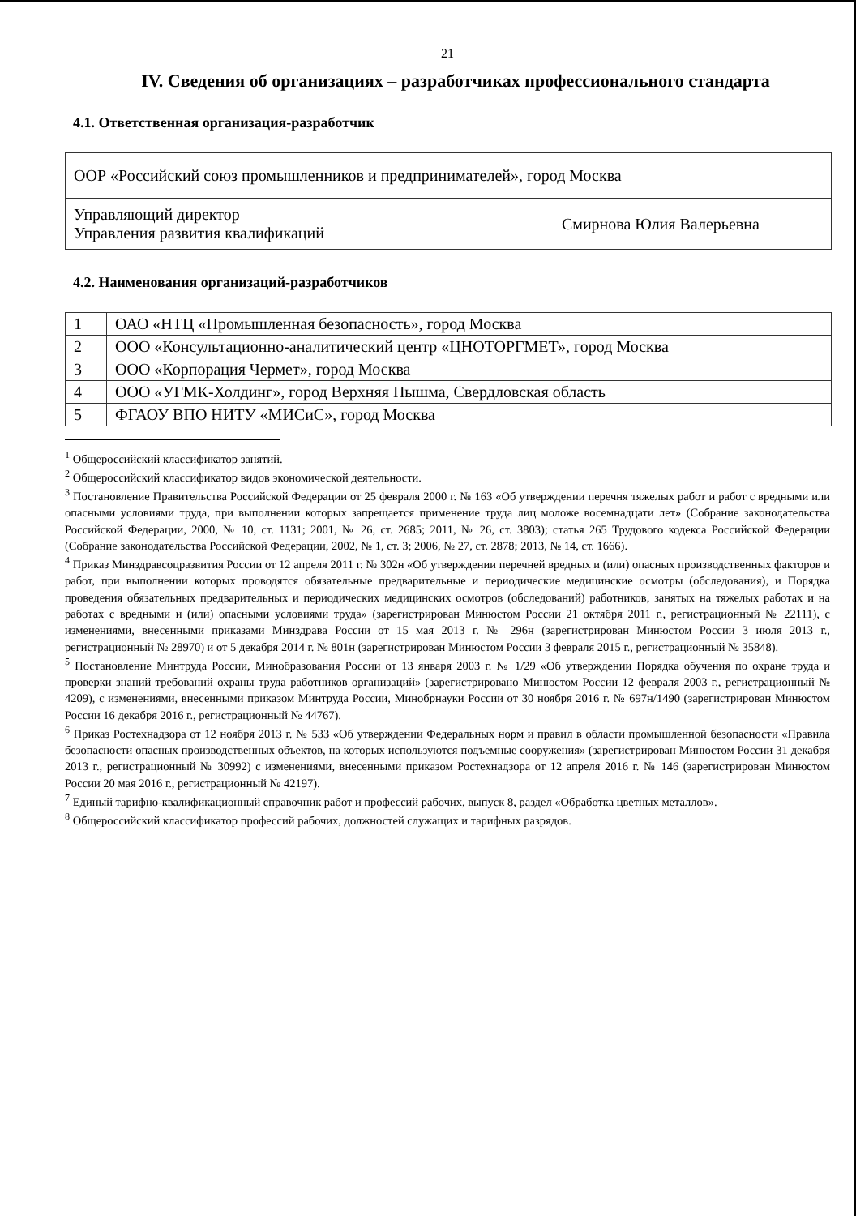21
IV. Сведения об организациях – разработчиках профессионального стандарта
4.1. Ответственная организация-разработчик
| ООР «Российский союз промышленников и предпринимателей», город Москва | |
| Управляющий директор Управления развития квалификаций | Смирнова Юлия Валерьевна |
4.2. Наименования организаций-разработчиков
| 1 | ОАО «НТЦ «Промышленная безопасность», город Москва |
| 2 | ООО «Консультационно-аналитический центр «ЦНОТОРГМЕТ», город Москва |
| 3 | ООО «Корпорация Чермет», город Москва |
| 4 | ООО «УГМК-Холдинг», город Верхняя Пышма, Свердловская область |
| 5 | ФГАОУ ВПО НИТУ «МИСиС», город Москва |
<sup>1</sup> Общероссийский классификатор занятий.
<sup>2</sup> Общероссийский классификатор видов экономической деятельности.
<sup>3</sup> Постановление Правительства Российской Федерации от 25 февраля 2000 г. № 163 «Об утверждении перечня тяжелых работ и работ с вредными или опасными условиями труда, при выполнении которых запрещается применение труда лиц моложе восемнадцати лет» (Собрание законодательства Российской Федерации, 2000, № 10, ст. 1131; 2001, № 26, ст. 2685; 2011, № 26, ст. 3803); статья 265 Трудового кодекса Российской Федерации (Собрание законодательства Российской Федерации, 2002, № 1, ст. 3; 2006, № 27, ст. 2878; 2013, № 14, ст. 1666).
<sup>4</sup> Приказ Минздравсоцразвития России от 12 апреля 2011 г. № 302н «Об утверждении перечней вредных и (или) опасных производственных факторов и работ, при выполнении которых проводятся обязательные предварительные и периодические медицинские осмотры (обследования), и Порядка проведения обязательных предварительных и периодических медицинских осмотров (обследований) работников, занятых на тяжелых работах и на работах с вредными и (или) опасными условиями труда» (зарегистрирован Минюстом России 21 октября 2011 г., регистрационный № 22111), с изменениями, внесенными приказами Минздрава России от 15 мая 2013 г. № 296н (зарегистрирован Минюстом России 3 июля 2013 г., регистрационный № 28970) и от 5 декабря 2014 г. № 801н (зарегистрирован Минюстом России 3 февраля 2015 г., регистрационный № 35848).
<sup>5</sup> Постановление Минтруда России, Минобразования России от 13 января 2003 г. № 1/29 «Об утверждении Порядка обучения по охране труда и проверки знаний требований охраны труда работников организаций» (зарегистрировано Минюстом России 12 февраля 2003 г., регистрационный № 4209), с изменениями, внесенными приказом Минтруда России, Минобрнауки России от 30 ноября 2016 г. № 697н/1490 (зарегистрирован Минюстом России 16 декабря 2016 г., регистрационный № 44767).
<sup>6</sup> Приказ Ростехнадзора от 12 ноября 2013 г. № 533 «Об утверждении Федеральных норм и правил в области промышленной безопасности «Правила безопасности опасных производственных объектов, на которых используются подъемные сооружения» (зарегистрирован Минюстом России 31 декабря 2013 г., регистрационный № 30992) с изменениями, внесенными приказом Ростехнадзора от 12 апреля 2016 г. № 146 (зарегистрирован Минюстом России 20 мая 2016 г., регистрационный № 42197).
<sup>7</sup> Единый тарифно-квалификационный справочник работ и профессий рабочих, выпуск 8, раздел «Обработка цветных металлов».
<sup>8</sup> Общероссийский классификатор профессий рабочих, должностей служащих и тарифных разрядов.